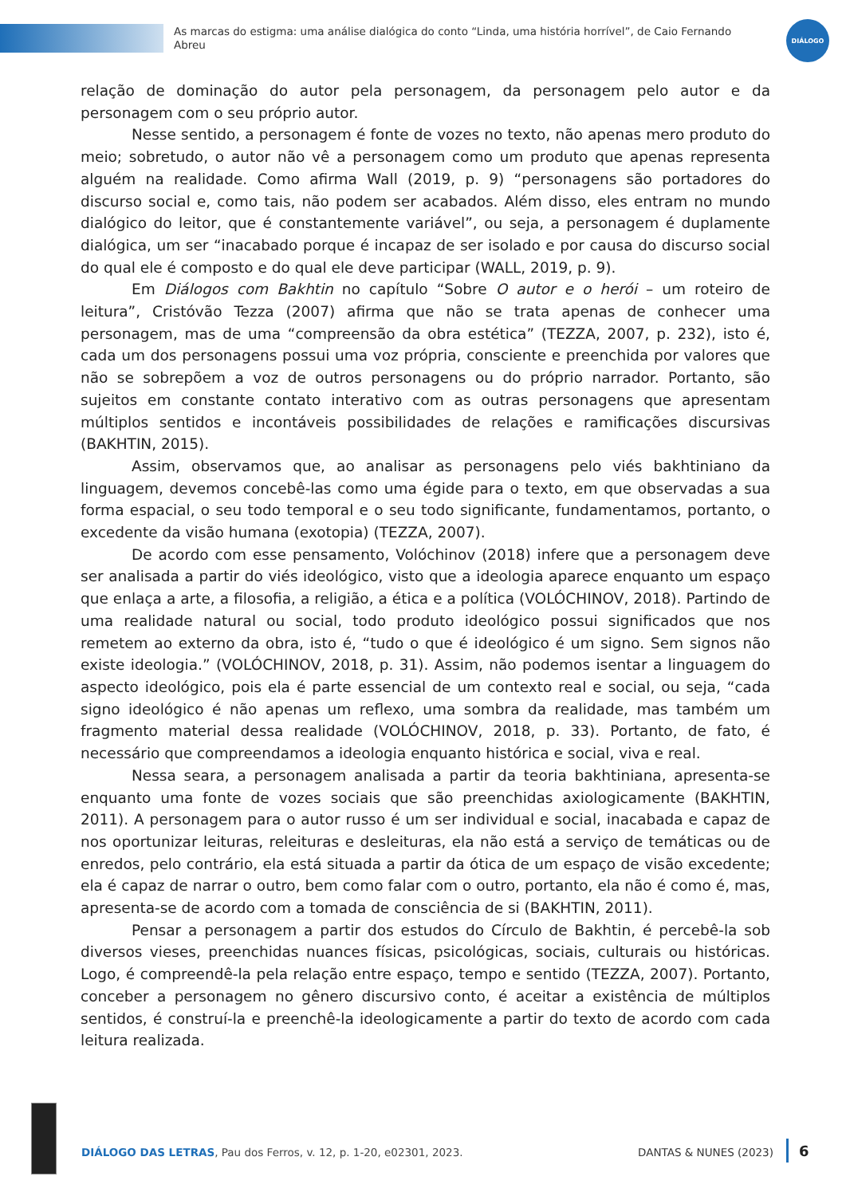As marcas do estigma: uma análise dialógica do conto “Linda, uma história horrível”, de Caio Fernando Abreu
DIÁLOGO
relação de dominação do autor pela personagem, da personagem pelo autor e da personagem com o seu próprio autor.
Nesse sentido, a personagem é fonte de vozes no texto, não apenas mero produto do meio; sobretudo, o autor não vê a personagem como um produto que apenas representa alguém na realidade. Como afirma Wall (2019, p. 9) “personagens são portadores do discurso social e, como tais, não podem ser acabados. Além disso, eles entram no mundo dialógico do leitor, que é constantemente variável”, ou seja, a personagem é duplamente dialógica, um ser “inacabado porque é incapaz de ser isolado e por causa do discurso social do qual ele é composto e do qual ele deve participar (WALL, 2019, p. 9).
Em Diálogos com Bakhtin no capítulo “Sobre O autor e o herói – um roteiro de leitura”, Cristóvão Tezza (2007) afirma que não se trata apenas de conhecer uma personagem, mas de uma “compreensão da obra estética” (TEZZA, 2007, p. 232), isto é, cada um dos personagens possui uma voz própria, consciente e preenchida por valores que não se sobrepõem a voz de outros personagens ou do próprio narrador. Portanto, são sujeitos em constante contato interativo com as outras personagens que apresentam múltiplos sentidos e incontáveis possibilidades de relações e ramificações discursivas (BAKHTIN, 2015).
Assim, observamos que, ao analisar as personagens pelo viés bakhtiniano da linguagem, devemos concebê-las como uma égide para o texto, em que observadas a sua forma espacial, o seu todo temporal e o seu todo significante, fundamentamos, portanto, o excedente da visão humana (exotopia) (TEZZA, 2007).
De acordo com esse pensamento, Volóchinov (2018) infere que a personagem deve ser analisada a partir do viés ideológico, visto que a ideologia aparece enquanto um espaço que enlaça a arte, a filosofia, a religião, a ética e a política (VOLÓCHINOV, 2018). Partindo de uma realidade natural ou social, todo produto ideológico possui significados que nos remetem ao externo da obra, isto é, “tudo o que é ideológico é um signo. Sem signos não existe ideologia.” (VOLÓCHINOV, 2018, p. 31). Assim, não podemos isentar a linguagem do aspecto ideológico, pois ela é parte essencial de um contexto real e social, ou seja, “cada signo ideológico é não apenas um reflexo, uma sombra da realidade, mas também um fragmento material dessa realidade (VOLÓCHINOV, 2018, p. 33). Portanto, de fato, é necessário que compreendamos a ideologia enquanto histórica e social, viva e real.
Nessa seara, a personagem analisada a partir da teoria bakhtiniana, apresenta-se enquanto uma fonte de vozes sociais que são preenchidas axiologicamente (BAKHTIN, 2011). A personagem para o autor russo é um ser individual e social, inacabada e capaz de nos oportunizar leituras, releituras e desleituras, ela não está a serviço de temáticas ou de enredos, pelo contrário, ela está situada a partir da ótica de um espaço de visão excedente; ela é capaz de narrar o outro, bem como falar com o outro, portanto, ela não é como é, mas, apresenta-se de acordo com a tomada de consciência de si (BAKHTIN, 2011).
Pensar a personagem a partir dos estudos do Círculo de Bakhtin, é percebê-la sob diversos vieses, preenchidas nuances físicas, psicológicas, sociais, culturais ou históricas. Logo, é compreendê-la pela relação entre espaço, tempo e sentido (TEZZA, 2007). Portanto, conceber a personagem no gênero discursivo conto, é aceitar a existência de múltiplos sentidos, é construí-la e preenchê-la ideologicamente a partir do texto de acordo com cada leitura realizada.
DIÁLOGO DAS LETRAS, Pau dos Ferros, v. 12, p. 1-20, e02301, 2023.
DANTAS & NUNES (2023) 6